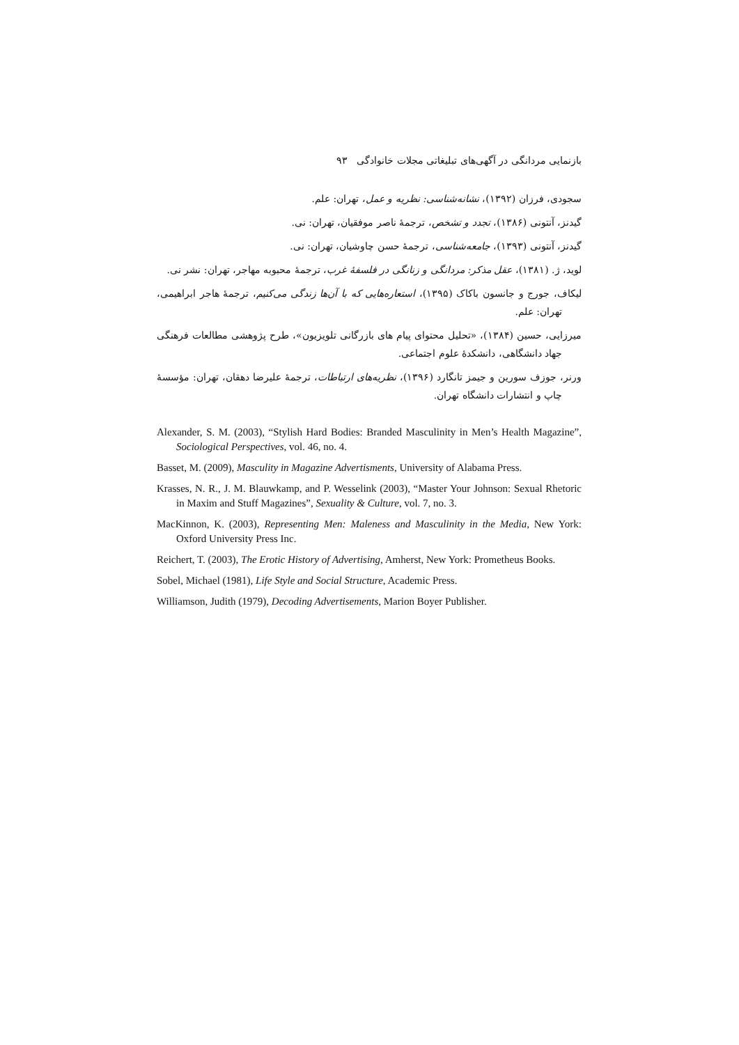بازنمایی مردانگی در آگهی‌های تبلیغاتی مجلات خانوادگی ۹۳
سجودی، فرزان (۱۳۹۲)، نشانه‌شناسی: نظریه و عمل، تهران: علم.
گیدنز، آنتونی (۱۳۸۶)، تجدد و تشخص، ترجمهٔ ناصر موفقیان، تهران: نی.
گیدنز، آنتونی (۱۳۹۳)، جامعه‌شناسی، ترجمهٔ حسن چاوشیان، تهران: نی.
لوید، ژ. (۱۳۸۱)، عقل مذکر: مردانگی و زنانگی در فلسفهٔ غرب، ترجمهٔ محبوبه مهاجر، تهران: نشر نی.
لیکاف، جورج و جانسون باکاک (۱۳۹۵)، استعاره‌هایی که با آن‌ها زندگی می‌کنیم، ترجمهٔ هاجر ابراهیمی، تهران: علم.
میرزایی، حسین (۱۳۸۴)، «تحلیل محتوای پیام های بازرگانی تلویزیون»، طرح پژوهشی مطالعات فرهنگی جهاد دانشگاهی، دانشکدهٔ علوم اجتماعی.
ورنر، جوزف سورین و جیمز تانگارد (۱۳۹۶)، نظریه‌های ارتباطات، ترجمهٔ علیرضا دهقان، تهران: مؤسسهٔ چاپ و انتشارات دانشگاه تهران.
Alexander, S. M. (2003), “Stylish Hard Bodies: Branded Masculinity in Men’s Health Magazine”, Sociological Perspectives, vol. 46, no. 4.
Basset, M. (2009), Masculity in Magazine Advertisments, University of Alabama Press.
Krasses, N. R., J. M. Blauwkamp, and P. Wesselink (2003), “Master Your Johnson: Sexual Rhetoric in Maxim and Stuff Magazines”, Sexuality & Culture, vol. 7, no. 3.
MacKinnon, K. (2003), Representing Men: Maleness and Masculinity in the Media, New York: Oxford University Press Inc.
Reichert, T. (2003), The Erotic History of Advertising, Amherst, New York: Prometheus Books.
Sobel, Michael (1981), Life Style and Social Structure, Academic Press.
Williamson, Judith (1979), Decoding Advertisements, Marion Boyer Publisher.